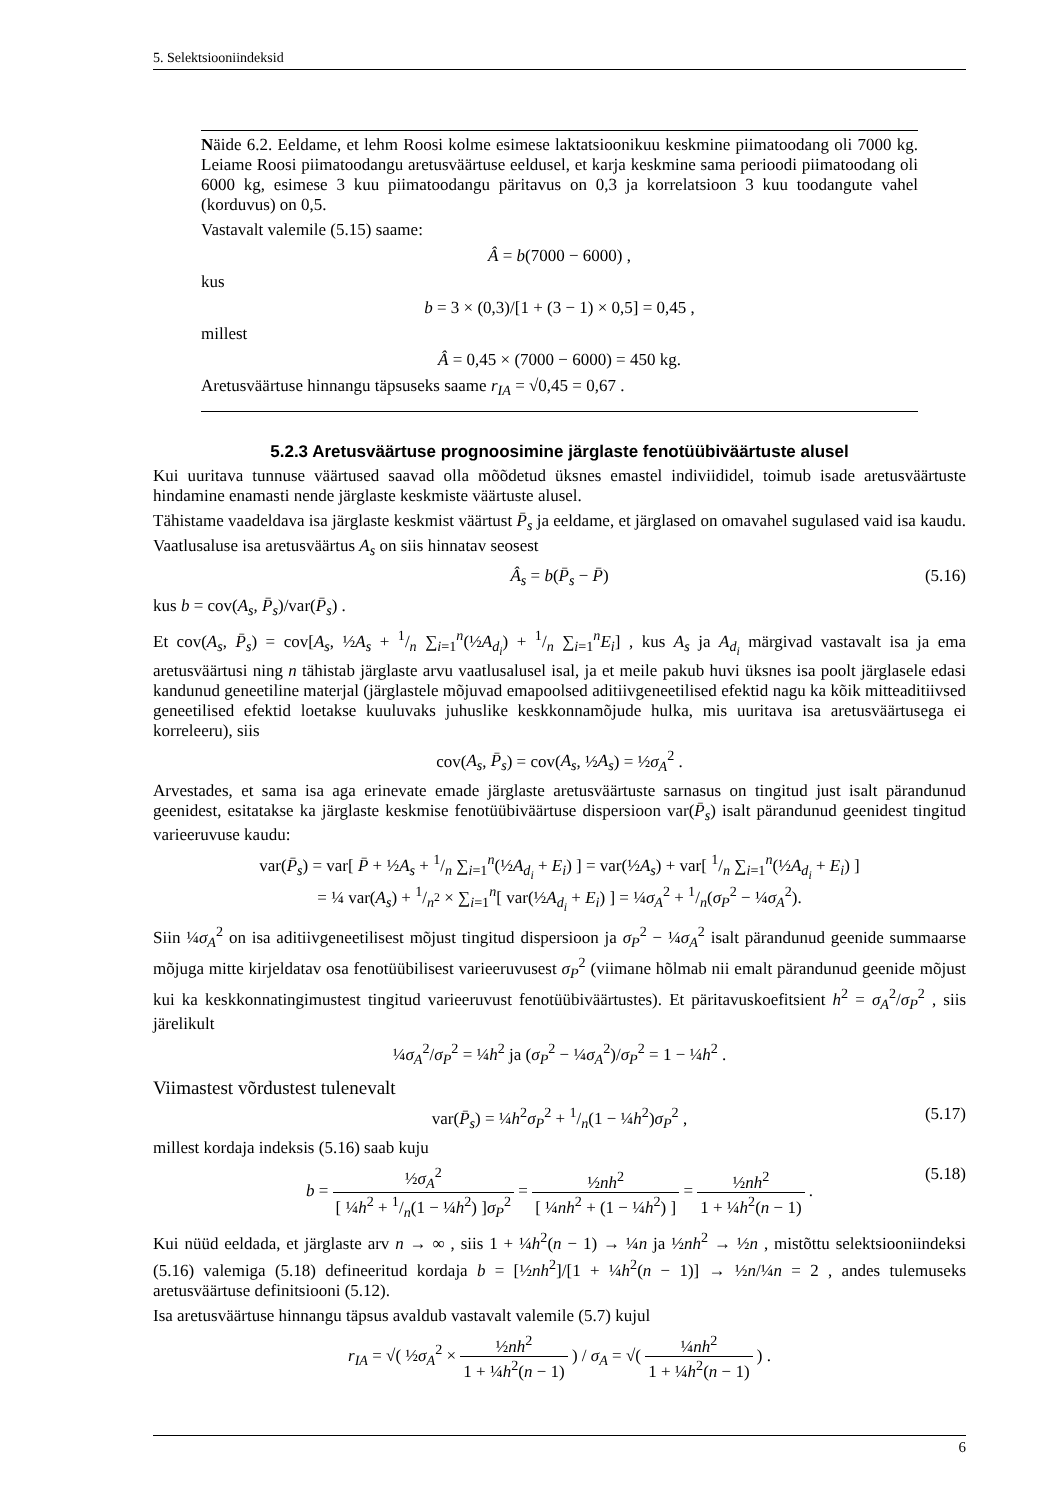5. Selektsiooniindeksid
Näide 6.2. Eeldame, et lehm Roosi kolme esimese laktatsioonikuu keskmine piimatoodang oli 7000 kg. Leiame Roosi piimatoodangu aretusväärtuse eeldusel, et karja keskmine sama perioodi piimatoodang oli 6000 kg, esimese 3 kuu piimatoodangu päritavus on 0,3 ja korrelatsioon 3 kuu toodangute vahel (korduvus) on 0,5.
Vastavalt valemile (5.15) saame:
Â = b(7000 − 6000) ,
kus
b = 3 × (0,3)/[1 + (3 − 1) × 0,5] = 0,45 ,
millest
Â = 0,45 × (7000 − 6000) = 450 kg.
Aretusväärtuse hinnangu täpsuseks saame r<sub>IA</sub> = √0,45 = 0,67 .
5.2.3 Aretusväärtuse prognoosimine järglaste fenotüübiväärtuste alusel
Kui uuritava tunnuse väärtused saavad olla mõõdetud üksnes emastel indiviididel, toimub isade aretusväärtuste hindamine enamasti nende järglaste keskmiste väärtuste alusel.
Tähistame vaadeldava isa järglaste keskmist väärtust P̄<sub>s</sub> ja eeldame, et järglased on omavahel sugulased vaid isa kaudu. Vaatlusaluse isa aretusväärtus A<sub>s</sub> on siis hinnatav seosest
Â<sub>s</sub> = b(P̄<sub>s</sub> − P̄) (5.16)
kus b = cov(A<sub>s</sub>, P̄<sub>s</sub>)/var(P̄<sub>s</sub>) .
Et cov(A<sub>s</sub>, P̄<sub>s</sub>) = cov[A<sub>s</sub>, ½A<sub>s</sub> + 1/n ∑<sub>i=1</sub><sup>n</sup>(½A<sub>d<sub>i</sub></sub>) + 1/n ∑<sub>i=1</sub><sup>n</sup>E<sub>i</sub>] , kus A<sub>s</sub> ja A<sub>d<sub>i</sub></sub> märgivad vastavalt isa ja ema aretusväärtusi ning n tähistab järglaste arvu vaatlusalusel isal, ja et meile pakub huvi üksnes isa poolt järglasele edasi kandunud geneetiline materjal (järglastele mõjuvad emapoolsed aditiivgeneetilised efektid nagu ka kõik mitteaditiivsed geneetilised efektid loetakse kuuluvaks juhuslike keskkonnamõjude hulka, mis uuritava isa aretusväärtusega ei korreleeru), siis
cov(A<sub>s</sub>, P̄<sub>s</sub>) = cov(A<sub>s</sub>, ½A<sub>s</sub>) = ½σ<sub>A</sub><sup>2</sup> .
Arvestades, et sama isa aga erinevate emade järglaste aretusväärtuste sarnasus on tingitud just isalt pärandunud geenidest, esitatakse ka järglaste keskmise fenotüübiväärtuse dispersioon var(P̄<sub>s</sub>) isalt pärandunud geenidest tingitud varieeruvuse kaudu:
var(P̄<sub>s</sub>) = var[ P̄ + ½A<sub>s</sub> + 1/n ∑<sub>i=1</sub><sup>n</sup>(½A<sub>d<sub>i</sub></sub> + E<sub>i</sub>) ] = var(½A<sub>s</sub>) + var[ 1/n ∑<sub>i=1</sub><sup>n</sup>(½A<sub>d<sub>i</sub></sub> + E<sub>i</sub>) ]
= ¼ var(A<sub>s</sub>) + 1/n<sup>2</sup> × ∑<sub>i=1</sub><sup>n</sup>[ var(½A<sub>d<sub>i</sub></sub> + E<sub>i</sub>) ] = ¼σ<sub>A</sub><sup>2</sup> + 1/n(σ<sub>P</sub><sup>2</sup> − ¼σ<sub>A</sub><sup>2</sup>).
Siin ¼σ<sub>A</sub><sup>2</sup> on isa aditiivgeneetilisest mõjust tingitud dispersioon ja σ<sub>P</sub><sup>2</sup> − ¼σ<sub>A</sub><sup>2</sup> isalt pärandunud geenide summaarse mõjuga mitte kirjeldatav osa fenotüübilisest varieeruvusest σ<sub>P</sub><sup>2</sup> (viimane hõlmab nii emalt pärandunud geenide mõjust kui ka keskkonnatingimustest tingitud varieeruvust fenotüübiväärtustes). Et päritavuskoefitsient h<sup>2</sup> = σ<sub>A</sub><sup>2</sup>/σ<sub>P</sub><sup>2</sup> , siis järelikult
¼σ<sub>A</sub><sup>2</sup>/σ<sub>P</sub><sup>2</sup> = ¼h<sup>2</sup> ja (σ<sub>P</sub><sup>2</sup> − ¼σ<sub>A</sub><sup>2</sup>)/σ<sub>P</sub><sup>2</sup> = 1 − ¼h<sup>2</sup> .
Viimastest võrdustest tulenevalt
var(P̄<sub>s</sub>) = ¼h<sup>2</sup>σ<sub>P</sub><sup>2</sup> + 1/n(1 − ¼h<sup>2</sup>)σ<sub>P</sub><sup>2</sup> , (5.17)
millest kordaja indeksis (5.16) saab kuju
b = ½σ<sub>A</sub><sup>2</sup> [ ¼h<sup>2</sup> + 1/n(1 − ¼h<sup>2</sup>) ]σ<sub>P</sub><sup>2</sup> = ½nh<sup>2</sup> [ ¼nh<sup>2</sup> + (1 − ¼h<sup>2</sup>) ] = ½nh<sup>2</sup> 1 + ¼h<sup>2</sup>(n − 1) .
(5.18)
Kui nüüd eeldada, et järglaste arv n → ∞ , siis 1 + ¼h<sup>2</sup>(n − 1) → ¼n ja ½nh<sup>2</sup> → ½n , mistõttu selektsiooniindeksi (5.16) valemiga (5.18) defineeritud kordaja b = [½nh<sup>2</sup>]/[1 + ¼h<sup>2</sup>(n − 1)] → ½n/¼n = 2 , andes tulemuseks aretusväärtuse definitsiooni (5.12).
Isa aretusväärtuse hinnangu täpsus avaldub vastavalt valemile (5.7) kujul
r<sub>IA</sub> = √( ½σ<sub>A</sub><sup>2</sup> × ½nh<sup>2</sup> 1 + ¼h<sup>2</sup>(n − 1) ) / σ<sub>A</sub> = √( ¼nh<sup>2</sup> 1 + ¼h<sup>2</sup>(n − 1) ) .
6